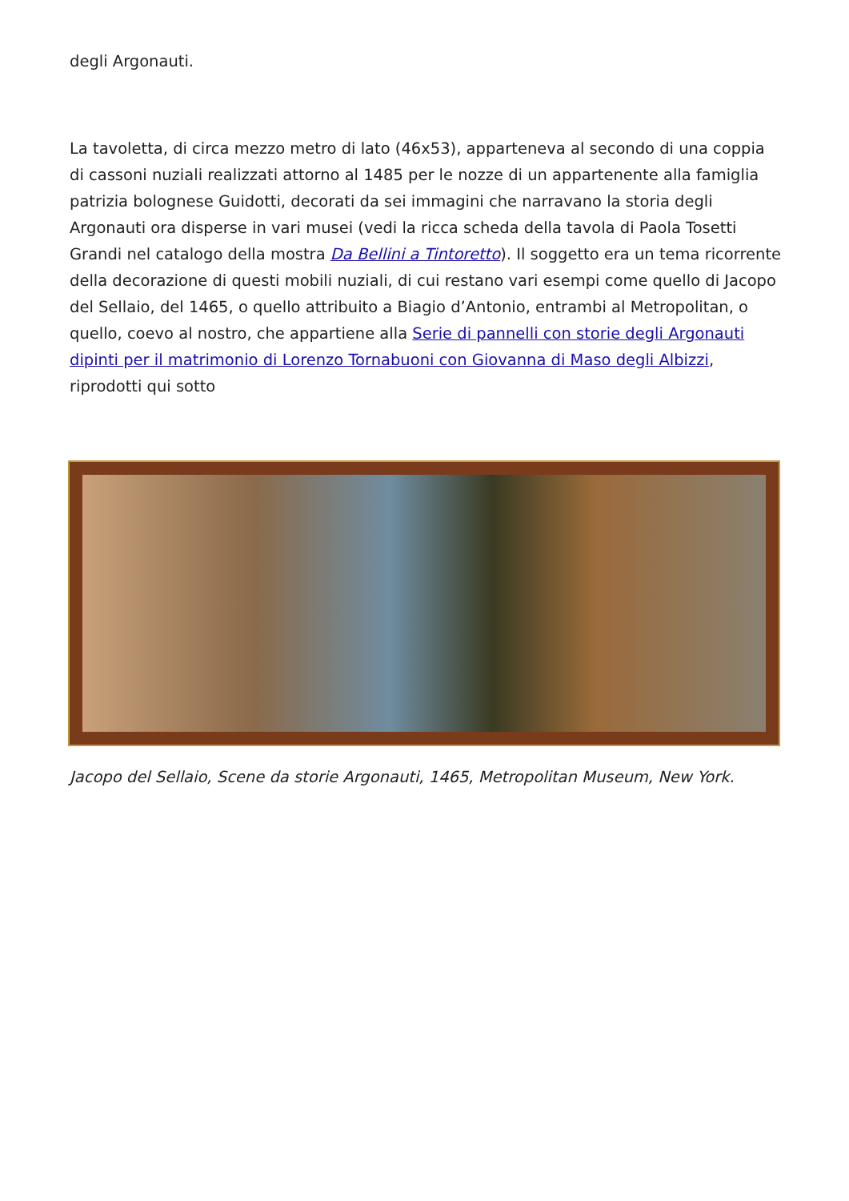degli Argonauti.
La tavoletta, di circa mezzo metro di lato (46x53), apparteneva al secondo di una coppia di cassoni nuziali realizzati attorno al 1485 per le nozze di un appartenente alla famiglia patrizia bolognese Guidotti, decorati da sei immagini che narravano la storia degli Argonauti ora disperse in vari musei (vedi la ricca scheda della tavola di Paola Tosetti Grandi nel catalogo della mostra Da Bellini a Tintoretto). Il soggetto era un tema ricorrente della decorazione di questi mobili nuziali, di cui restano vari esempi come quello di Jacopo del Sellaio, del 1465, o quello attribuito a Biagio d’Antonio, entrambi al Metropolitan, o quello, coevo al nostro, che appartiene alla Serie di pannelli con storie degli Argonauti dipinti per il matrimonio di Lorenzo Tornabuoni con Giovanna di Maso degli Albizzi, riprodotti qui sotto
Jacopo del Sellaio, Scene da storie Argonauti, 1465, Metropolitan Museum, New York.